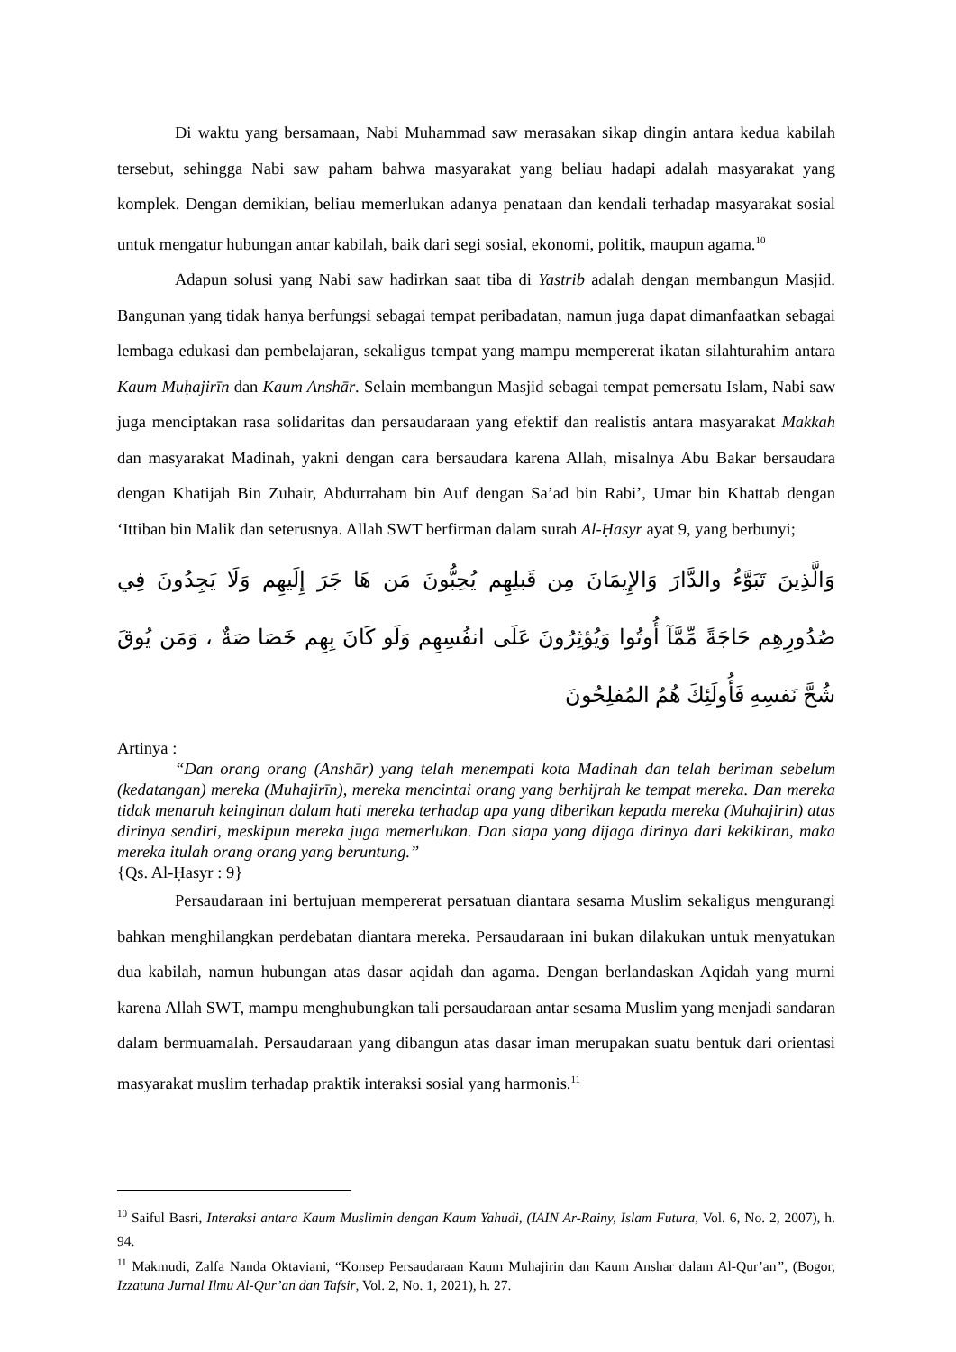Di waktu yang bersamaan, Nabi Muhammad saw merasakan sikap dingin antara kedua kabilah tersebut, sehingga Nabi saw paham bahwa masyarakat yang beliau hadapi adalah masyarakat yang komplek. Dengan demikian, beliau memerlukan adanya penataan dan kendali terhadap masyarakat sosial untuk mengatur hubungan antar kabilah, baik dari segi sosial, ekonomi, politik, maupun agama.<sup>10</sup>
Adapun solusi yang Nabi saw hadirkan saat tiba di Yastrib adalah dengan membangun Masjid. Bangunan yang tidak hanya berfungsi sebagai tempat peribadatan, namun juga dapat dimanfaatkan sebagai lembaga edukasi dan pembelajaran, sekaligus tempat yang mampu mempererat ikatan silahturahim antara Kaum Muḥajirīn dan Kaum Anshār. Selain membangun Masjid sebagai tempat pemersatu Islam, Nabi saw juga menciptakan rasa solidaritas dan persaudaraan yang efektif dan realistis antara masyarakat Makkah dan masyarakat Madinah, yakni dengan cara bersaudara karena Allah, misalnya Abu Bakar bersaudara dengan Khatijah Bin Zuhair, Abdurraham bin Auf dengan Sa’ad bin Rabi’, Umar bin Khattab dengan ‘Ittiban bin Malik dan seterusnya. Allah SWT berfirman dalam surah Al-Ḥasyr ayat 9, yang berbunyi;
وَالَّذِينَ تَبَوَّءُ والدَّارَ وَالإِيمَانَ مِن قَبلِهِم يُحِبُّونَ مَن هَا جَرَ إِلَيهِم وَلَا يَجِدُونَ فِي صُدُورِهِم حَاجَةً مِّمَّآ أُوتُوا وَيُؤثِرُونَ عَلَى انفُسِهِم وَلَو كَانَ بِهِم خَصَا صَةٌ ، وَمَن يُوقَ شُحَّ نَفسِهِ فَأُولَئِكَ هُمُ المُفلِحُونَ
Artinya :
“Dan orang orang (Anshār) yang telah menempati kota Madinah dan telah beriman sebelum (kedatangan) mereka (Muhajirīn), mereka mencintai orang yang berhijrah ke tempat mereka. Dan mereka tidak menaruh keinginan dalam hati mereka terhadap apa yang diberikan kepada mereka (Muhajirin) atas dirinya sendiri, meskipun mereka juga memerlukan. Dan siapa yang dijaga dirinya dari kekikiran, maka mereka itulah orang orang yang beruntung.”
{Qs. Al-Ḥasyr : 9}
Persaudaraan ini bertujuan mempererat persatuan diantara sesama Muslim sekaligus mengurangi bahkan menghilangkan perdebatan diantara mereka. Persaudaraan ini bukan dilakukan untuk menyatukan dua kabilah, namun hubungan atas dasar aqidah dan agama. Dengan berlandaskan Aqidah yang murni karena Allah SWT, mampu menghubungkan tali persaudaraan antar sesama Muslim yang menjadi sandaran dalam bermuamalah. Persaudaraan yang dibangun atas dasar iman merupakan suatu bentuk dari orientasi masyarakat muslim terhadap praktik interaksi sosial yang harmonis.<sup>11</sup>
<sup>10</sup> Saiful Basri, Interaksi antara Kaum Muslimin dengan Kaum Yahudi, (IAIN Ar-Rainy, Islam Futura, Vol. 6, No. 2, 2007), h. 94.
<sup>11</sup> Makmudi, Zalfa Nanda Oktaviani, “Konsep Persaudaraan Kaum Muhajirin dan Kaum Anshar dalam Al-Qur’an”, (Bogor, Izzatuna Jurnal Ilmu Al-Qur’an dan Tafsir, Vol. 2, No. 1, 2021), h. 27.